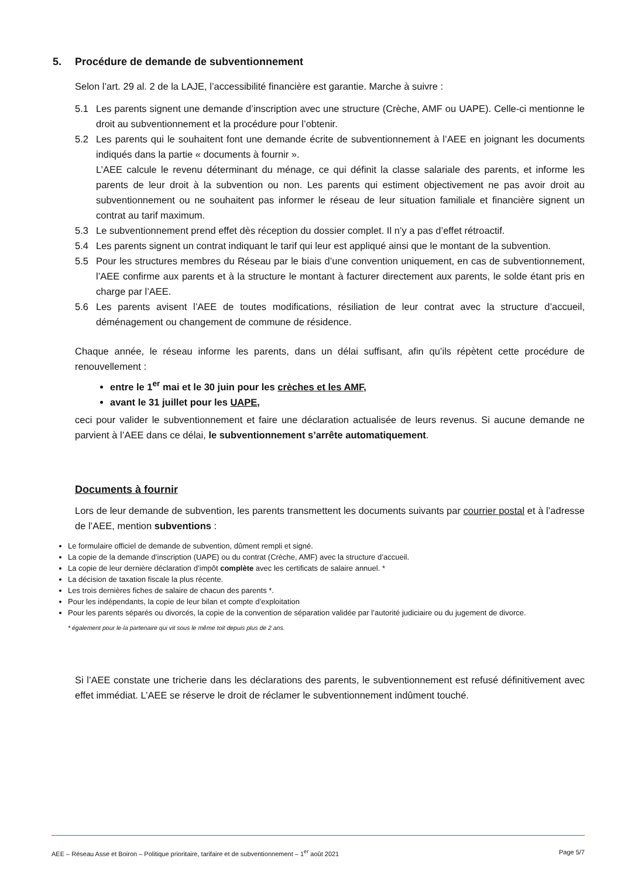5. Procédure de demande de subventionnement
Selon l’art. 29 al. 2 de la LAJE, l’accessibilité financière est garantie. Marche à suivre :
5.1 Les parents signent une demande d’inscription avec une structure (Crèche, AMF ou UAPE). Celle-ci mentionne le droit au subventionnement et la procédure pour l’obtenir.
5.2 Les parents qui le souhaitent font une demande écrite de subventionnement à l’AEE en joignant les documents indiqués dans la partie « documents à fournir ».
L’AEE calcule le revenu déterminant du ménage, ce qui définit la classe salariale des parents, et informe les parents de leur droit à la subvention ou non. Les parents qui estiment objectivement ne pas avoir droit au subventionnement ou ne souhaitent pas informer le réseau de leur situation familiale et financière signent un contrat au tarif maximum.
5.3 Le subventionnement prend effet dès réception du dossier complet. Il n’y a pas d’effet rétroactif.
5.4 Les parents signent un contrat indiquant le tarif qui leur est appliqué ainsi que le montant de la subvention.
5.5 Pour les structures membres du Réseau par le biais d’une convention uniquement, en cas de subventionnement, l’AEE confirme aux parents et à la structure le montant à facturer directement aux parents, le solde étant pris en charge par l’AEE.
5.6 Les parents avisent l’AEE de toutes modifications, résiliation de leur contrat avec la structure d’accueil, déménagement ou changement de commune de résidence.
Chaque année, le réseau informe les parents, dans un délai suffisant, afin qu’ils répètent cette procédure de renouvellement :
entre le 1<sup>er</sup> mai et le 30 juin pour les crèches et les AMF,
avant le 31 juillet pour les UAPE,
ceci pour valider le subventionnement et faire une déclaration actualisée de leurs revenus. Si aucune demande ne parvient à l’AEE dans ce délai, le subventionnement s’arrête automatiquement.
Documents à fournir
Lors de leur demande de subvention, les parents transmettent les documents suivants par courrier postal et à l’adresse de l’AEE, mention subventions :
Le formulaire officiel de demande de subvention, dûment rempli et signé.
La copie de la demande d’inscription (UAPE) ou du contrat (Crèche, AMF) avec la structure d’accueil.
La copie de leur dernière déclaration d’impôt complète avec les certificats de salaire annuel. *
La décision de taxation fiscale la plus récente.
Les trois dernières fiches de salaire de chacun des parents *.
Pour les indépendants, la copie de leur bilan et compte d’exploitation
Pour les parents séparés ou divorcés, la copie de la convention de séparation validée par l’autorité judiciaire ou du jugement de divorce.
* également pour le·la partenaire qui vit sous le même toit depuis plus de 2 ans.
Si l’AEE constate une tricherie dans les déclarations des parents, le subventionnement est refusé définitivement avec effet immédiat. L’AEE se réserve le droit de réclamer le subventionnement indûment touché.
AEE – Réseau Asse et Boiron – Politique prioritaire, tarifaire et de subventionnement – 1<sup>er</sup> août 2021 Page 5/7